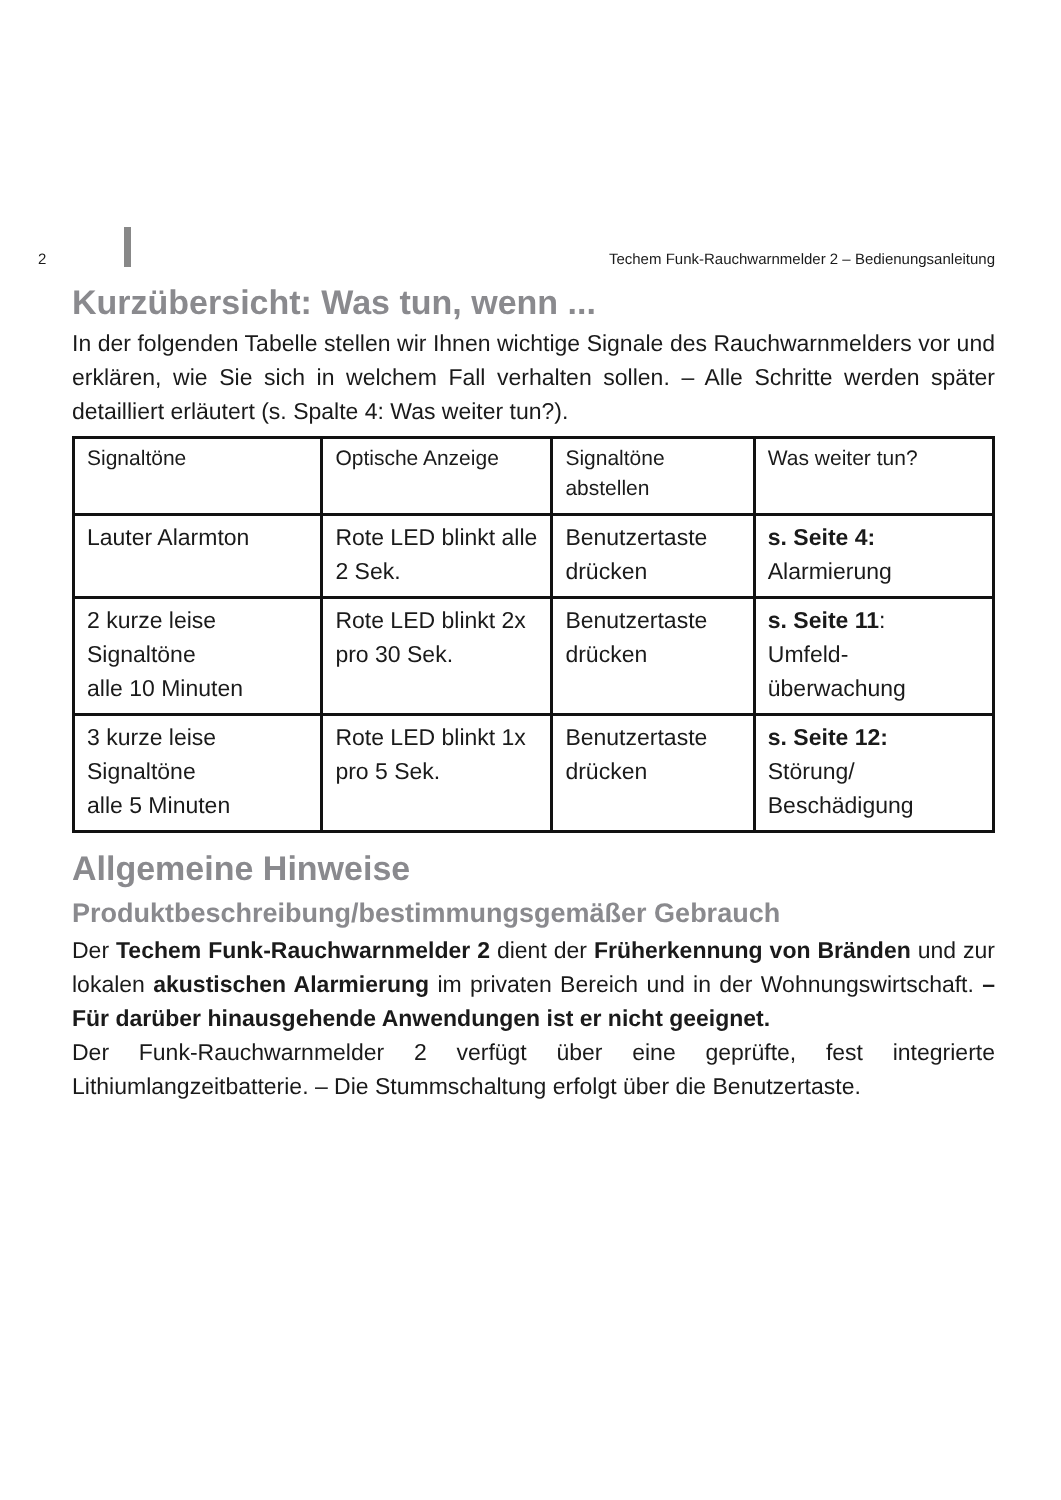2
Techem Funk-Rauchwarnmelder 2 – Bedienungsanleitung
Kurzübersicht: Was tun, wenn ...
In der folgenden Tabelle stellen wir Ihnen wichtige Signale des Rauchwarnmelders vor und erklären, wie Sie sich in welchem Fall verhalten sollen. – Alle Schritte werden später detailliert erläutert (s. Spalte 4: Was weiter tun?).
| Signaltöne | Optische Anzeige | Signaltöne abstellen | Was weiter tun? |
| --- | --- | --- | --- |
| Lauter Alarmton | Rote LED blinkt alle 2 Sek. | Benutzertaste drücken | s. Seite 4: Alarmierung |
| 2 kurze leise Signaltöne alle 10 Minuten | Rote LED blinkt 2x pro 30 Sek. | Benutzertaste drücken | s. Seite 11 : Umfeld-überwachung |
| 3 kurze leise Signaltöne alle 5 Minuten | Rote LED blinkt 1x pro 5 Sek. | Benutzertaste drücken | s. Seite 12: Störung/ Beschädigung |
Allgemeine Hinweise
Produktbeschreibung/bestimmungsgemäßer Gebrauch
Der Techem Funk-Rauchwarnmelder 2 dient der Früherkennung von Bränden und zur lokalen akustischen Alarmierung im privaten Bereich und in der Wohnungswirtschaft. – Für darüber hinausgehende Anwendungen ist er nicht geeignet.
Der Funk-Rauchwarnmelder 2 verfügt über eine geprüfte, fest integrierte Lithiumlangzeitbatterie. – Die Stummschaltung erfolgt über die Benutzertaste.